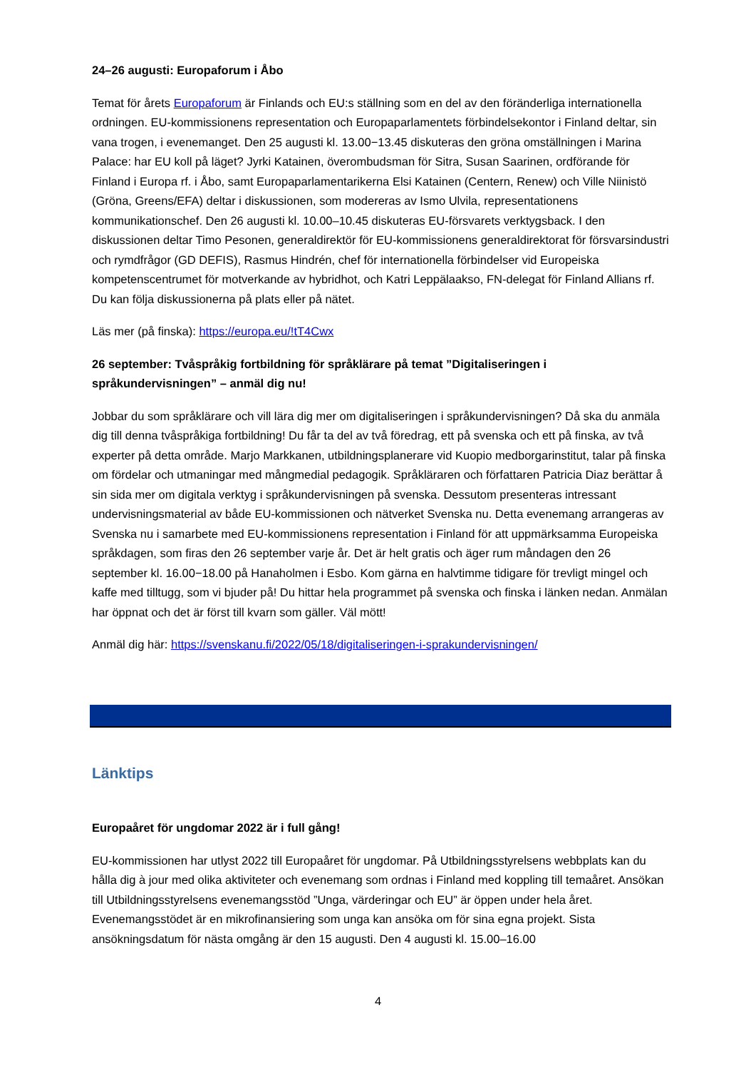24–26 augusti: Europaforum i Åbo
Temat för årets Europaforum är Finlands och EU:s ställning som en del av den föränderliga internationella ordningen. EU-kommissionens representation och Europaparlamentets förbindelsekontor i Finland deltar, sin vana trogen, i evenemanget. Den 25 augusti kl. 13.00−13.45 diskuteras den gröna omställningen i Marina Palace: har EU koll på läget? Jyrki Katainen, överombudsman för Sitra, Susan Saarinen, ordförande för Finland i Europa rf. i Åbo, samt Europaparlamentarikerna Elsi Katainen (Centern, Renew) och Ville Niinistö (Gröna, Greens/EFA) deltar i diskussionen, som modereras av Ismo Ulvila, representationens kommunikationschef. Den 26 augusti kl. 10.00–10.45 diskuteras EU-försvarets verktygsback. I den diskussionen deltar Timo Pesonen, generaldirektör för EU-kommissionens generaldirektorat för försvarsindustri och rymdfrågor (GD DEFIS), Rasmus Hindrén, chef för internationella förbindelser vid Europeiska kompetenscentrumet för motverkande av hybridhot, och Katri Leppälaakso, FN-delegat för Finland Allians rf. Du kan följa diskussionerna på plats eller på nätet.
Läs mer (på finska): https://europa.eu/!tT4Cwx
26 september: Tvåspråkig fortbildning för språklärare på temat ”Digitaliseringen i språkundervisningen” – anmäl dig nu!
Jobbar du som språklärare och vill lära dig mer om digitaliseringen i språkundervisningen? Då ska du anmäla dig till denna tvåspråkiga fortbildning! Du får ta del av två föredrag, ett på svenska och ett på finska, av två experter på detta område. Marjo Markkanen, utbildningsplanerare vid Kuopio medborgarinstitut, talar på finska om fördelar och utmaningar med mångmedial pedagogik. Språkläraren och författaren Patricia Diaz berättar å sin sida mer om digitala verktyg i språkundervisningen på svenska. Dessutom presenteras intressant undervisningsmaterial av både EU-kommissionen och nätverket Svenska nu. Detta evenemang arrangeras av Svenska nu i samarbete med EU-kommissionens representation i Finland för att uppmärksamma Europeiska språkdagen, som firas den 26 september varje år. Det är helt gratis och äger rum måndagen den 26 september kl. 16.00−18.00 på Hanaholmen i Esbo. Kom gärna en halvtimme tidigare för trevligt mingel och kaffe med tilltugg, som vi bjuder på! Du hittar hela programmet på svenska och finska i länken nedan. Anmälan har öppnat och det är först till kvarn som gäller. Väl mött!
Anmäl dig här: https://svenskanu.fi/2022/05/18/digitaliseringen-i-sprakundervisningen/
Länktips
Europaåret för ungdomar 2022 är i full gång!
EU-kommissionen har utlyst 2022 till Europaåret för ungdomar. På Utbildningsstyrelsens webbplats kan du hålla dig à jour med olika aktiviteter och evenemang som ordnas i Finland med koppling till temaåret. Ansökan till Utbildningsstyrelsens evenemangsstöd ”Unga, värderingar och EU” är öppen under hela året. Evenemangsstödet är en mikrofinansiering som unga kan ansöka om för sina egna projekt. Sista ansökningsdatum för nästa omgång är den 15 augusti. Den 4 augusti kl. 15.00–16.00
4